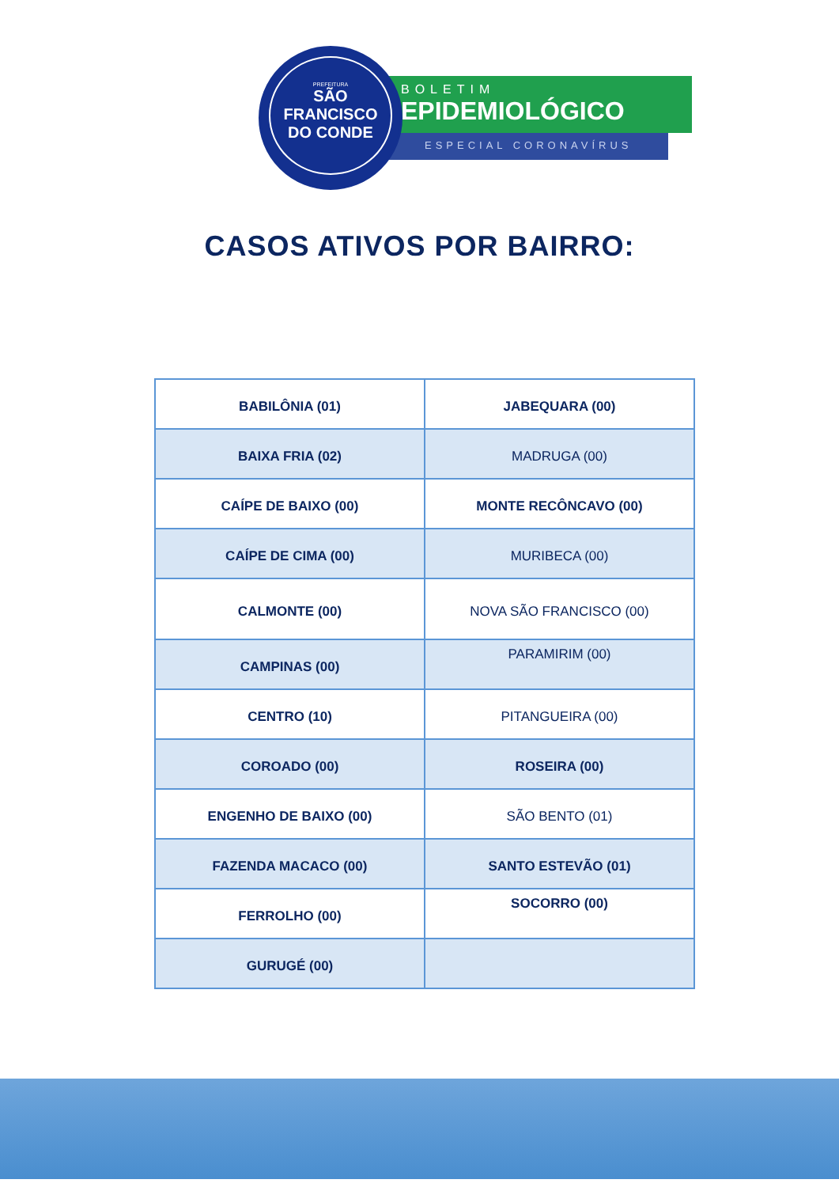PREFEITURA
SÃO FRANCISCO
DO CONDE
BOLETIM
EPIDEMIOLÓGICO
ESPECIAL CORONAVÍRUS
CASOS ATIVOS POR BAIRRO:
| BABILÔNIA (01) | JABEQUARA (00) |
| BAIXA FRIA (02) | MADRUGA (00) |
| CAÍPE DE BAIXO (00) | MONTE RECÔNCAVO (00) |
| CAÍPE DE CIMA (00) | MURIBECA (00) |
| CALMONTE (00) | NOVA SÃO FRANCISCO (00) |
| CAMPINAS (00) | PARAMIRIM (00) |
| CENTRO (10) | PITANGUEIRA (00) |
| COROADO (00) | ROSEIRA (00) |
| ENGENHO DE BAIXO (00) | SÃO BENTO (01) |
| FAZENDA MACACO (00) | SANTO ESTEVÃO (01) |
| FERROLHO (00) | SOCORRO (00) |
| GURUGÉ (00) | |